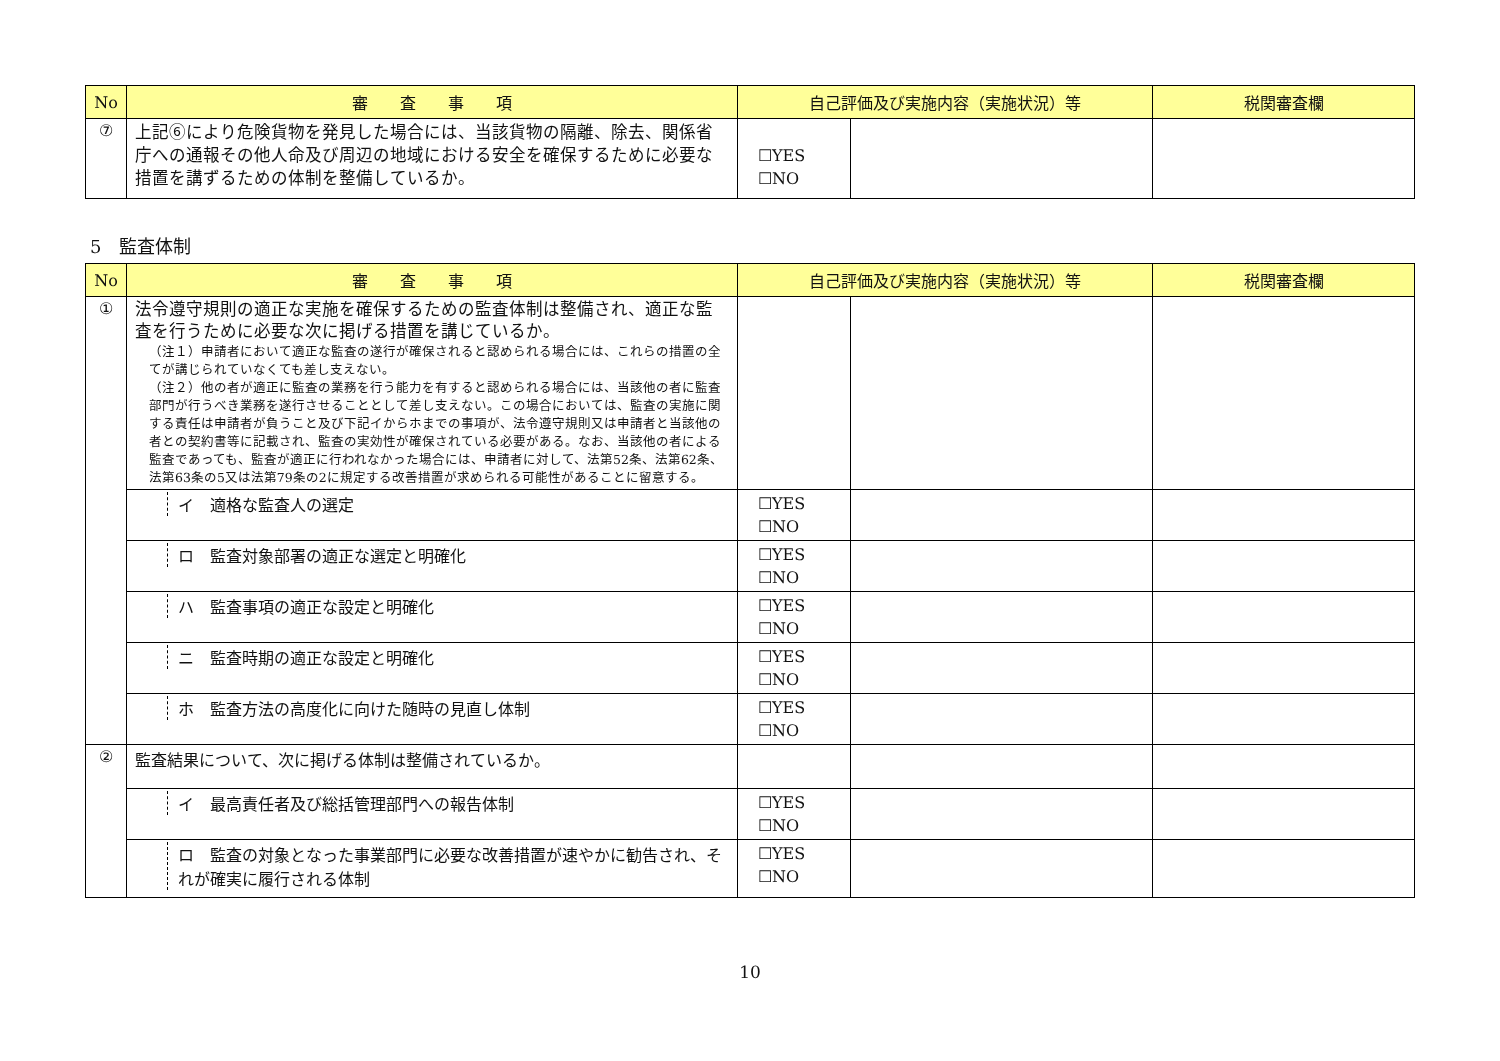| No | 審 査 事 項 | 自己評価及び実施内容（実施状況）等 | | 税関審査欄 |
| --- | --- | --- | --- | --- |
| ⑦ | 上記⑥により危険貨物を発見した場合には、当該貨物の隔離、除去、関係省庁への通報その他人命及び周辺の地域における安全を確保するために必要な措置を講ずるための体制を整備しているか。 | ☐YES ☐NO | | |
5　監査体制
| No | 審 査 事 項 | 自己評価及び実施内容（実施状況）等 | | 税関審査欄 |
| --- | --- | --- | --- | --- |
| ① | 法令遵守規則の適正な実施を確保するための監査体制は整備され、適正な監査を行うために必要な次に掲げる措置を講じているか。 （注１）申請者において適正な監査の遂行が確保されると認められる場合には、これらの措置の全てが講じられていなくても差し支えない。 （注２）他の者が適正に監査の業務を行う能力を有すると認められる場合には、当該他の者に監査部門が行うべき業務を遂行させることとして差し支えない。この場合においては、監査の実施に関する責任は申請者が負うこと及び下記イからホまでの事項が、法令遵守規則又は申請者と当該他の者との契約書等に記載され、監査の実効性が確保されている必要がある。なお、当該他の者による監査であっても、監査が適正に行われなかった場合には、申請者に対して、法第52条、法第62条、法第63条の5又は法第79条の2に規定する改善措置が求められる可能性があることに留意する。 | | | |
| | イ 適格な監査人の選定 | ☐YES ☐NO | | |
| | ロ 監査対象部署の適正な選定と明確化 | ☐YES ☐NO | | |
| | ハ 監査事項の適正な設定と明確化 | ☐YES ☐NO | | |
| | ニ 監査時期の適正な設定と明確化 | ☐YES ☐NO | | |
| | ホ 監査方法の高度化に向けた随時の見直し体制 | ☐YES ☐NO | | |
| ② | 監査結果について、次に掲げる体制は整備されているか。 | | | |
| | イ 最高責任者及び総括管理部門への報告体制 | ☐YES ☐NO | | |
| | ロ 監査の対象となった事業部門に必要な改善措置が速やかに勧告され、それが確実に履行される体制 | ☐YES ☐NO | | |
10